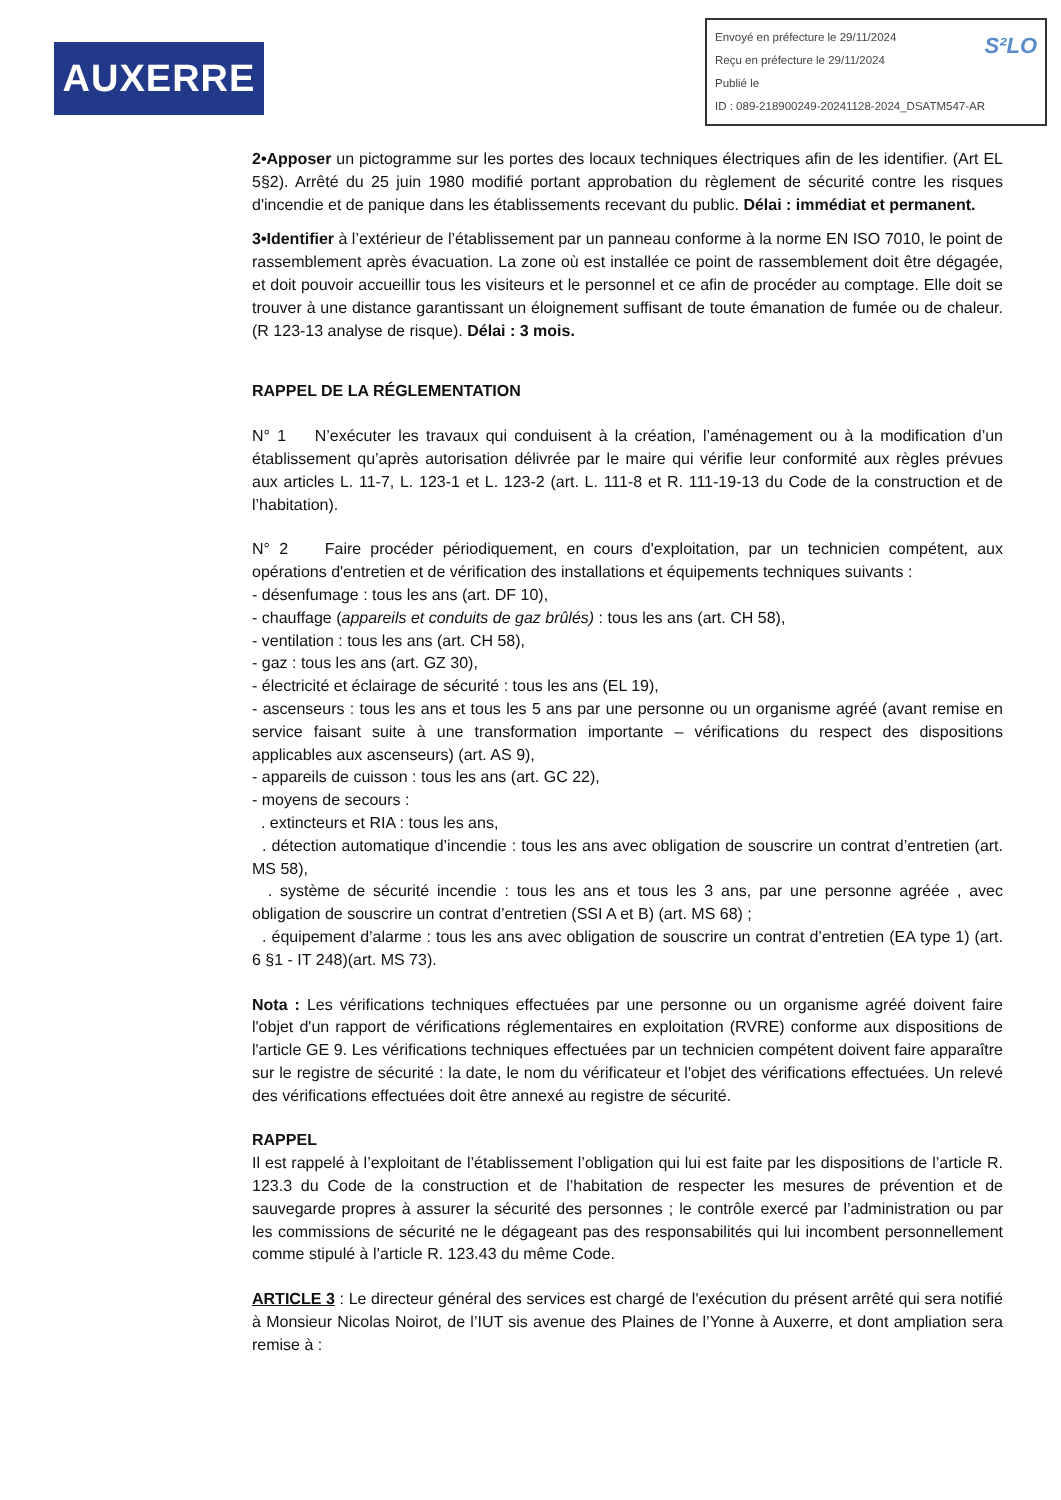AUXERRE
S²LO Envoyé en préfecture le 29/11/2024
Reçu en préfecture le 29/11/2024
Publié le
ID : 089-218900249-20241128-2024_DSATM547-AR
2•Apposer un pictogramme sur les portes des locaux techniques électriques afin de les identifier. (Art EL 5§2). Arrêté du 25 juin 1980 modifié portant approbation du règlement de sécurité contre les risques d'incendie et de panique dans les établissements recevant du public. Délai : immédiat et permanent.
3•Identifier à l’extérieur de l’établissement par un panneau conforme à la norme EN ISO 7010, le point de rassemblement après évacuation. La zone où est installée ce point de rassemblement doit être dégagée, et doit pouvoir accueillir tous les visiteurs et le personnel et ce afin de procéder au comptage. Elle doit se trouver à une distance garantissant un éloignement suffisant de toute émanation de fumée ou de chaleur. (R 123-13 analyse de risque). Délai : 3 mois.
RAPPEL DE LA RÉGLEMENTATION
N° 1 N’exécuter les travaux qui conduisent à la création, l’aménagement ou à la modification d’un établissement qu’après autorisation délivrée par le maire qui vérifie leur conformité aux règles prévues aux articles L. 11-7, L. 123-1 et L. 123-2 (art. L. 111-8 et R. 111-19-13 du Code de la construction et de l’habitation).
N° 2 Faire procéder périodiquement, en cours d'exploitation, par un technicien compétent, aux opérations d'entretien et de vérification des installations et équipements techniques suivants :
- désenfumage : tous les ans (art. DF 10),
- chauffage (appareils et conduits de gaz brûlés) : tous les ans (art. CH 58),
- ventilation : tous les ans (art. CH 58),
- gaz : tous les ans (art. GZ 30),
- électricité et éclairage de sécurité : tous les ans (EL 19),
- ascenseurs : tous les ans et tous les 5 ans par une personne ou un organisme agréé (avant remise en service faisant suite à une transformation importante – vérifications du respect des dispositions applicables aux ascenseurs) (art. AS 9),
- appareils de cuisson : tous les ans (art. GC 22),
- moyens de secours :
. extincteurs et RIA : tous les ans,
. détection automatique d’incendie : tous les ans avec obligation de souscrire un contrat d’entretien (art. MS 58),
. système de sécurité incendie : tous les ans et tous les 3 ans, par une personne agréée , avec obligation de souscrire un contrat d’entretien (SSI A et B) (art. MS 68) ;
. équipement d’alarme : tous les ans avec obligation de souscrire un contrat d’entretien (EA type 1) (art. 6 §1 - IT 248)(art. MS 73).
Nota : Les vérifications techniques effectuées par une personne ou un organisme agréé doivent faire l'objet d'un rapport de vérifications réglementaires en exploitation (RVRE) conforme aux dispositions de l'article GE 9. Les vérifications techniques effectuées par un technicien compétent doivent faire apparaître sur le registre de sécurité : la date, le nom du vérificateur et l'objet des vérifications effectuées. Un relevé des vérifications effectuées doit être annexé au registre de sécurité.
RAPPEL
Il est rappelé à l’exploitant de l’établissement l’obligation qui lui est faite par les dispositions de l’article R. 123.3 du Code de la construction et de l’habitation de respecter les mesures de prévention et de sauvegarde propres à assurer la sécurité des personnes ; le contrôle exercé par l’administration ou par les commissions de sécurité ne le dégageant pas des responsabilités qui lui incombent personnellement comme stipulé à l’article R. 123.43 du même Code.
ARTICLE 3 : Le directeur général des services est chargé de l'exécution du présent arrêté qui sera notifié à Monsieur Nicolas Noirot, de l’IUT sis avenue des Plaines de l’Yonne à Auxerre, et dont ampliation sera remise à :